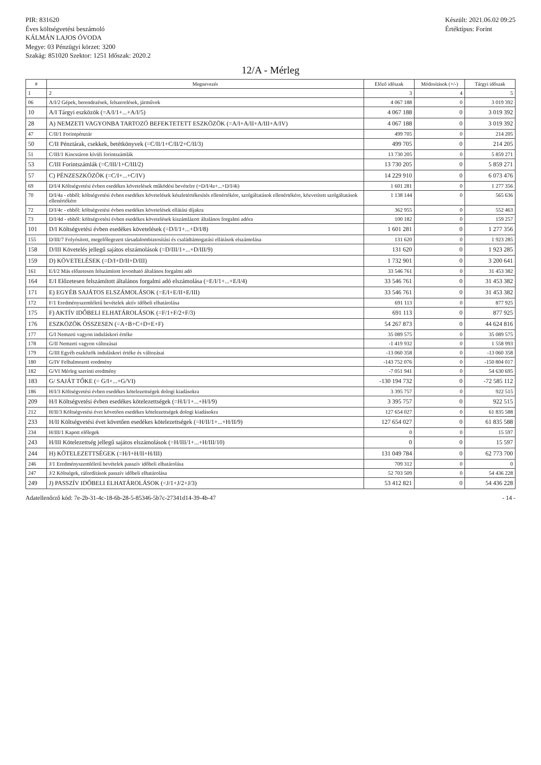PIR: 831620
Éves költségvetési beszámoló
KÁLMÁN LAJOS ÓVODA
Megye: 03 Pénzügyi körzet: 3200
Szakág: 851020 Szektor: 1251 Időszak: 2020.2
Készült: 2021.06.02 09:25
Értéktípus: Forint
12/A - Mérleg
| # | Megnevezés | Előző időszak | Módosítások (+/-) | Tárgyi időszak |
| --- | --- | --- | --- | --- |
| 1 | 2 | 3 | 4 | 5 |
| 06 | A/I/2 Gépek, berendezések, felszerelések, járművek | 4 067 188 | 0 | 3 019 392 |
| 10 | A/I Tárgyi eszközök (=A/I/1+...+A/I/5) | 4 067 188 | 0 | 3 019 392 |
| 28 | A) NEMZETI VAGYONBA TARTOZÓ BEFEKTETETT ESZKÖZÖK (=A/I+A/II+A/III+A/IV) | 4 067 188 | 0 | 3 019 392 |
| 47 | C/II/1 Forintpénztár | 499 705 | 0 | 214 205 |
| 50 | C/II Pénztárak, csekkek, betétkönyvek (=C/II/1+C/II/2+C/II/3) | 499 705 | 0 | 214 205 |
| 51 | C/III/1 Kincstáron kívüli forintszámlák | 13 730 205 | 0 | 5 859 271 |
| 53 | C/III Forintszámlák (=C/III/1+C/III/2) | 13 730 205 | 0 | 5 859 271 |
| 57 | C) PÉNZESZKÖZÖK (=C/I+...+C/IV) | 14 229 910 | 0 | 6 073 476 |
| 69 | D/I/4 Költségvetési évben esedékes követelések működési bevételre (=D/I/4a+...+D/I/4i) | 1 601 281 | 0 | 1 277 356 |
| 70 | D/I/4a - ebből: költségvetési évben esedékes követelések készletértékesítés ellenértékére, szolgáltatások ellenértékére, közvetített szolgáltatások ellenértékére | 1 138 144 | 0 | 565 636 |
| 72 | D/I/4c - ebből: költségvetési évben esedékes követelések ellátási díjakra | 362 955 | 0 | 552 463 |
| 73 | D/I/4d - ebből: költségvetési évben esedékes követelések kiszámlázott általános forgalmi adóra | 100 182 | 0 | 159 257 |
| 101 | D/I Költségvetési évben esedékes követelések (=D/I/1+...+D/I/8) | 1 601 281 | 0 | 1 277 356 |
| 155 | D/III/7 Folyósított, megelőlegezett társadalombiztosítási és családtámogatási ellátások elszámolása | 131 620 | 0 | 1 923 285 |
| 158 | D/III Követelés jellegű sajátos elszámolások (=D/III/1+...+D/III/9) | 131 620 | 0 | 1 923 285 |
| 159 | D) KÖVETELÉSEK (=D/I+D/II+D/III) | 1 732 901 | 0 | 3 200 641 |
| 161 | E/I/2 Más előzetesen felszámított levonható általános forgalmi adó | 33 546 761 | 0 | 31 453 382 |
| 164 | E/I Előzetesen felszámított általános forgalmi adó elszámolása (=E/I/1+...+E/I/4) | 33 546 761 | 0 | 31 453 382 |
| 171 | E) EGYÉB SAJÁTOS ELSZÁMOLÁSOK (=E/I+E/II+E/III) | 33 546 761 | 0 | 31 453 382 |
| 172 | F/1 Eredményszemléletű bevételek aktív időbeli elhatárolása | 691 113 | 0 | 877 925 |
| 175 | F) AKTÍV IDŐBELI ELHATÁROLÁSOK (=F/1+F/2+F/3) | 691 113 | 0 | 877 925 |
| 176 | ESZKÖZÖK ÖSSZESEN (=A+B+C+D+E+F) | 54 267 873 | 0 | 44 624 816 |
| 177 | G/I Nemzeti vagyon induláskori értéke | 35 089 575 | 0 | 35 089 575 |
| 178 | G/II Nemzeti vagyon változásai | -1 419 932 | 0 | 1 558 993 |
| 179 | G/III Egyéb eszközök induláskori értéke és változásai | -13 060 358 | 0 | -13 060 358 |
| 180 | G/IV Felhalmozott eredmény | -143 752 076 | 0 | -150 804 017 |
| 182 | G/VI Mérleg szerinti eredmény | -7 051 941 | 0 | 54 630 695 |
| 183 | G/ SAJÁT TŐKE (= G/I+...+G/VI) | -130 194 732 | 0 | -72 585 112 |
| 186 | H/I/3 Költségvetési évben esedékes kötelezettségek dologi kiadásokra | 3 395 757 | 0 | 922 515 |
| 209 | H/I Költségvetési évben esedékes kötelezettségek (=H/I/1+...+H/I/9) | 3 395 757 | 0 | 922 515 |
| 212 | H/II/3 Költségvetési évet követően esedékes kötelezettségek dologi kiadásokra | 127 654 027 | 0 | 61 835 588 |
| 233 | H/II Költségvetési évet követően esedékes kötelezettségek (=H/II/1+...+H/II/9) | 127 654 027 | 0 | 61 835 588 |
| 234 | H/III/1 Kapott előlegek | 0 | 0 | 15 597 |
| 243 | H/III Kötelezettség jellegű sajátos elszámolások (=H/III/1+...+H/III/10) | 0 | 0 | 15 597 |
| 244 | H) KÖTELEZETTSÉGEK (=H/I+H/II+H/III) | 131 049 784 | 0 | 62 773 700 |
| 246 | J/1 Eredményszemléletű bevételek passzív időbeli elhatárolása | 709 312 | 0 | 0 |
| 247 | J/2 Költségek, ráfordítások passzív időbeli elhatárolása | 52 703 509 | 0 | 54 436 228 |
| 249 | J) PASSZÍV IDŐBELI ELHATÁROLÁSOK (=J/1+J/2+J/3) | 53 412 821 | 0 | 54 436 228 |
Adatellenőrző kód: 7e-2b-31-4c-18-6b-28-5-85346-5b7c-27341d14-39-4b-47 - 14 -